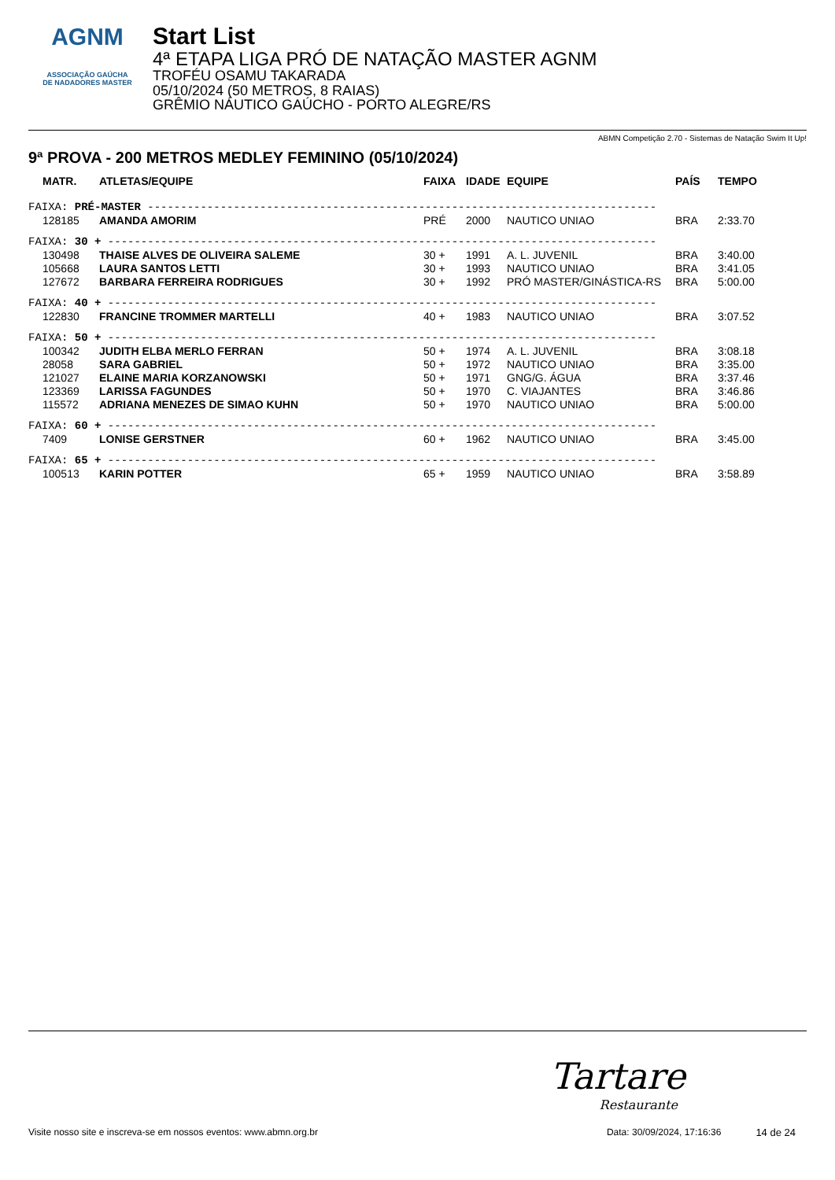AGNM
ASSOCIAÇÃO GAÚCHA
DE NADADORES MASTER
Start List
4ª ETAPA LIGA PRÓ DE NATAÇÃO MASTER AGNM
TROFÉU OSAMU TAKARADA
05/10/2024 (50 METROS, 8 RAIAS)
GRÊMIO NÁUTICO GAÚCHO - PORTO ALEGRE/RS
ABMN Competição 2.70 - Sistemas de Natação Swim It Up!
9ª PROVA - 200 METROS MEDLEY FEMININO (05/10/2024)
| MATR. | ATLETAS/EQUIPE | FAIXA | IDADE | EQUIPE | PAÍS | TEMPO |
| --- | --- | --- | --- | --- | --- | --- |
| FAIXA: PRÉ-MASTER ----------------------------------------------------------------------------- | | | | | | |
| 128185 | AMANDA AMORIM | PRÉ | 2000 | NAUTICO UNIAO | BRA | 2:33.70 |
| FAIXA: 30 + ----------------------------------------------------------------------------------- | | | | | | |
| 130498 | THAISE ALVES DE OLIVEIRA SALEME | 30 + | 1991 | A. L. JUVENIL | BRA | 3:40.00 |
| 105668 | LAURA SANTOS LETTI | 30 + | 1993 | NAUTICO UNIAO | BRA | 3:41.05 |
| 127672 | BARBARA FERREIRA RODRIGUES | 30 + | 1992 | PRÓ MASTER/GINÁSTICA-RS | BRA | 5:00.00 |
| FAIXA: 40 + ----------------------------------------------------------------------------------- | | | | | | |
| 122830 | FRANCINE TROMMER MARTELLI | 40 + | 1983 | NAUTICO UNIAO | BRA | 3:07.52 |
| FAIXA: 50 + ----------------------------------------------------------------------------------- | | | | | | |
| 100342 | JUDITH ELBA MERLO FERRAN | 50 + | 1974 | A. L. JUVENIL | BRA | 3:08.18 |
| 28058 | SARA GABRIEL | 50 + | 1972 | NAUTICO UNIAO | BRA | 3:35.00 |
| 121027 | ELAINE MARIA KORZANOWSKI | 50 + | 1971 | GNG/G. ÁGUA | BRA | 3:37.46 |
| 123369 | LARISSA FAGUNDES | 50 + | 1970 | C. VIAJANTES | BRA | 3:46.86 |
| 115572 | ADRIANA MENEZES DE SIMAO KUHN | 50 + | 1970 | NAUTICO UNIAO | BRA | 5:00.00 |
| FAIXA: 60 + ----------------------------------------------------------------------------------- | | | | | | |
| 7409 | LONISE GERSTNER | 60 + | 1962 | NAUTICO UNIAO | BRA | 3:45.00 |
| FAIXA: 65 + ----------------------------------------------------------------------------------- | | | | | | |
| 100513 | KARIN POTTER | 65 + | 1959 | NAUTICO UNIAO | BRA | 3:58.89 |
Tartare
Restaurante
Visite nosso site e inscreva-se em nossos eventos: www.abmn.org.br Data: 30/09/2024, 17:16:36 14 de 24